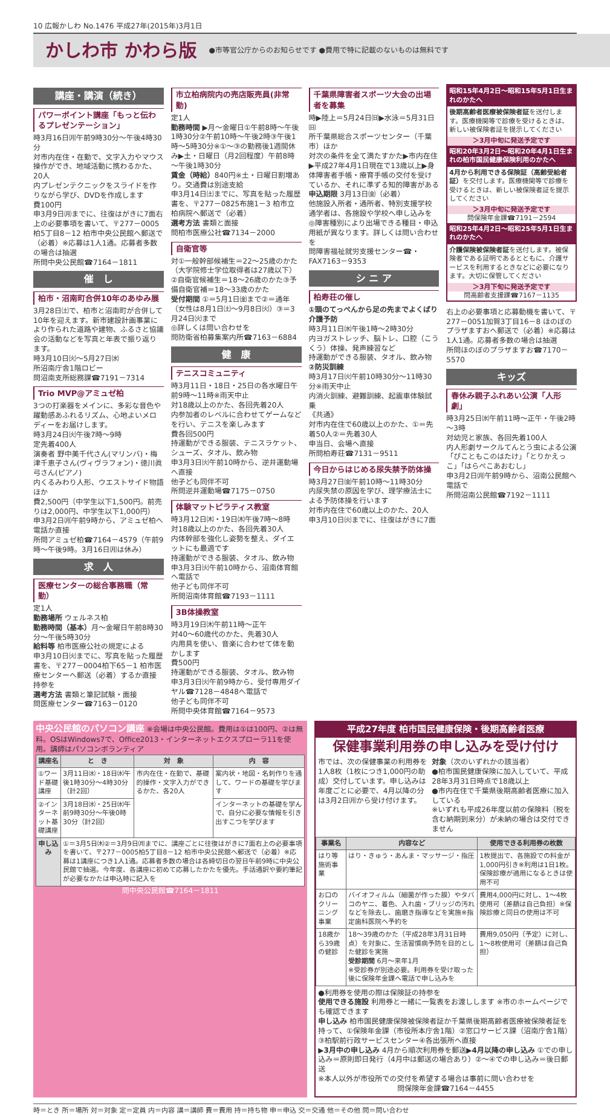10 広報かしわ No.1476 平成27年(2015年)3月1日
かしわ市 かわら版 ●市等官公庁からのお知らせです ●費用で特に記載のないものは無料です
講座・講演（続き）
パワーポイント講座「もっと伝わるプレゼンテーション」
時3月16日㈪午前9時30分～午後4時30分
対市内在住・在勤で、文字入力やマウス操作ができ、地域活動に携わるかた、20人
内プレゼンテクニックをスライドを作りながら学び、DVDを作成します
費100円
申3月9日㈪までに、往復はがきに7面右上の必要事項を書いて、〒277－0005柏5丁目8－12 柏市中央公民館へ郵送で（必着）※応募は1人1通。応募者多数の場合は抽選
所問中央公民館☎7164－1811
催　し
柏市・沼南町合併10年のあゆみ展
3月28日㈯で、柏市と沼南町が合併して10年を迎えます。新市建設計画事業により作られた道路や建物、ふるさと協議会の活動などを写真と年表で振り返ります。
時3月10日㈫～5月27日㈬
所沼南庁舎1階ロビー
問沼南支所総務課☎7191－7314
Trio MVP@アミュゼ柏
3つの打楽器をメインに、多彩な音色や躍動感あふれるリズム、心地よいメロディーをお届けします。
時3月24日㈫午後7時～9時
定先着400人
演奏者 野中美千代さん(マリンバ)・梅津千恵子さん(ヴィヴラフォン)・徳川眞弓さん(ピアノ)
内くるみわり人形、ウエストサイド物語ほか
費2,500円（中学生以下1,500円。前売りは2,000円、中学生以下1,000円）
申3月2日㈪午前9時から、アミュゼ柏へ電話か直接
所問アミュゼ柏☎7164－4579（午前9時～午後9時。3月16日㈪は休み）
求　人
医療センターの総合事務職（常勤）
定1人
勤務場所 ウェルネス柏
勤務時間（基本）月～金曜日午前8時30分～午後5時30分
給料等 柏市医療公社の規定による
申3月10日㈫までに、写真を貼った履歴書を、〒277－0004柏下65－1 柏市医療センターへ郵送（必着）するか直接持参を
選考方法 書類と筆記試験・面接
問医療センター☎7163－0120
市立柏病院内の売店販売員(非常勤)
定1人
勤務時間 ▶月～金曜日①午前8時～午後1時30分②午前10時～午後2時③午後1時～5時30分※①～③の勤務後1週間休み▶土・日曜日（月2回程度）午前8時～午後1時30分
賃金（時給）840円※土・日曜日割増あり。交通費は別途支給
申3月14日㈯までに、写真を貼った履歴書を、〒277－0825布施1－3 柏市立柏病院へ郵送で（必着）
選考方法 書類と面接
問柏市医療公社☎7134－2000
自衛官等
対①一般幹部候補生＝22～25歳のかた（大学院修士学位取得者は27歳以下）②自衛官候補生＝18～26歳のかた③予備自衛官補＝18～33歳のかた
受付期間 ①＝5月1日㈮まで②＝通年（女性は8月1日㈯～9月8日㈫）③＝3月24日㈫まで
◎詳しくは問い合わせを
問防衛省柏募集案内所☎7163－6884
健　康
テニスコミュニティ
時3月11日・18日・25日の各水曜日午前9時～11時※雨天中止
対18歳以上のかた、各回先着20人
内参加者のレベルに合わせてゲームなどを行い、テニスを楽しみます
費各回500円
持運動ができる服装、テニスラケット、シューズ、タオル、飲み物
申3月3日㈫午前10時から、逆井運動場へ直接
他子ども同伴不可
所問逆井運動場☎7175－0750
体験マットピラティス教室
時3月12日㈭・19日㈭午後7時～8時
対18歳以上のかた、各回先着30人
内体幹部を強化し姿勢を整え、ダイエットにも最適です
持運動ができる服装、タオル、飲み物
申3月3日㈫午前10時から、沼南体育館へ電話で
他子ども同伴不可
所問沼南体育館☎7193－1111
3B体操教室
時3月19日㈭午前11時～正午
対40～60歳代のかた、先着30人
内用具を使い、音楽に合わせて体を動かします
費500円
持運動ができる服装、タオル、飲み物
申3月3日㈫午前9時から、受付専用ダイヤル☎7128－4848へ電話で
他子ども同伴不可
所問中央体育館☎7164－9573
千葉県障害者スポーツ大会の出場者を募集
時▶陸上＝5月24日㈰▶水泳＝5月31日㈰
所千葉県総合スポーツセンター（千葉市）ほか
対次の条件を全て満たすかた▶市内在住▶平成27年4月1日現在で13歳以上▶身体障害者手帳・療育手帳の交付を受けているか、それに準ずる知的障害がある
申込期限 3月13日㈮（必着）
他施設入所者・通所者、特別支援学校通学者は、各施設や学校へ申し込みを
◎障害種別により出場できる種目・申込用紙が異なります。詳しくは問い合わせを
問障害福祉就労支援センター☎・FAX7163－9353
シ ニ ア
柏寿荘の催し
①頭のてっぺんから足の先までよくばり介護予防
時3月11日㈬午後1時～2時30分
内ヨガストレッチ、脳トレ、口腔（こうくう）体操、発声練習など
持運動ができる服装、タオル、飲み物
②防災訓練
時3月17日㈫午前10時30分～11時30分※雨天中止
内消火訓練、避難訓練、起震車体験試乗
《共通》
対市内在住で60歳以上のかた、①＝先着50人②＝先着30人
申当日、会場へ直接
所問柏寿荘☎7131－9511
今日からはじめる尿失禁予防体操
時3月27日㈮午前10時～11時30分
内尿失禁の原因を学び、理学療法士による予防体操を行います
対市内在住で60歳以上のかた、20人
申3月10日㈫までに、往復はがきに7面
昭和15年4月2日～昭和15年5月1日生まれのかたへ
後期高齢者医療被保険者証を送付します。医療機関等で診療を受けるときは、新しい被保険者証を提示してください
＞3月中旬に発送予定です
昭和20年3月2日～昭和20年4月1日生まれの柏市国民健康保険利用のかたへ
4月から利用できる保険証（高齢受給者証）を交付します。医療機関等で診療を受けるときは、新しい被保険者証を提示してください
＞3月中旬に発送予定です
問保険年金課☎7191－2594
昭和25年4月2日～昭和25年5月1日生まれのかたへ
介護保険被保険者証を送付します。被保険者である証明であるとともに、介護サービスを利用するときなどに必要になります。大切に保管してください
＞3月下旬に発送予定です
問高齢者支援課☎7167－1135
右上の必要事項と応募動機を書いて、〒277－0051加賀3丁目16－8 ほのぼのプラザますおへ郵送で（必着）※応募は1人1通。応募者多数の場合は抽選
所問ほのぼのプラザますお☎7170－5570
キッズ
春休み親子ふれあい公演「人形劇」
時3月25日㈬午前11時～正午・午後2時～3時
対幼児と家族、各回先着100人
内人形劇サークルてんとう虫による公演「ぴこともこのはたけ」「とりかえっこ」「はらぺこあおむし」
申3月2日㈪午前9時から、沼南公民館へ電話で
所問沼南公民館☎7192－1111
中央公民館のパソコン講座 ※会場は中央公民館。費用は①は100円、②は無料。OSはWindows7で、Office2013・インターネットエクスプローラ11を使用。講師はパソコンボランティア
| 講座名 | と き | 対 象 | 内 容 |
| --- | --- | --- | --- |
| ①ワード基礎講座 | 3月11日㈬・18日㈬午後1時30分～4時30分（計2回） | 市内在住・在勤で、基礎的操作・文字入力ができるかた、各20人 | 案内状・地図・名刺作りを通して、ワードの基礎を学びます |
| ②インターネット基礎講座 | 3月18日㈬・25日㈬午前9時30分～午後0時30分（計2回） | | インターネットの基礎を学んで、自分に必要な情報を引き出すこつを学びます |
| 申し込み | ①＝3月5日㈭②＝3月9日㈪までに、講座ごとに往復はがきに7面右上の必要事項を書いて、〒277－0005柏5丁目8－12 柏市中央公民館へ郵送で（必着）※応募は1講座につき1人1通。応募者多数の場合は各締切日の翌日午前9時に中央公民館で抽選。今年度、各講座に初めて応募したかたを優先。手話通訳や要約筆記が必要なかたは申込時に記入を | | |
問中央公民館☎7164－1811
平成27年度 柏市国民健康保険・後期高齢者医療
保健事業利用券の申し込みを受け付け
市では、次の保健事業の利用券を1人8枚（1枚につき1,000円の助成）交付しています。申し込みは年度ごとに必要で、4月以降の分は3月2日㈪から受け付けます。
対象（次のいずれかの該当者）
●柏市国民健康保険に加入していて、平成28年3月31日時点で18歳以上
●市内在住で千葉県後期高齢者医療に加入している
※いずれも平成26年度以前の保険料（税を含む納期到来分）が未納の場合は交付できません
| 事業名 | 内容など | 使用できる利用券の枚数 |
| --- | --- | --- |
| はり等施術事業 | はり・きゅう・あんま・マッサージ・指圧 | 1枚提出で、各施設での料金が1,000円引き※利用は1日1枚。保険診療が適用になるときは使用不可 |
| お口のクリーニング事業 | バイオフィルム（細菌が作った膜）やタバコのヤニ、着色、入れ歯・ブリッジの汚れなどを除去し、歯磨き指導などを実施※指定歯科医院へ予約を | 費用4,000円に対し、1～4枚使用可（差額は自己負担）※保険診療と同日の使用は不可 |
| 18歳から39歳の健診 | 18～39歳のかた（平成28年3月31日時点）を対象に、生活習慣病予防を目的とした健診を実施 受診期間 6月～来年1月 ※受診券が別途必要。利用券を受け取った後に保険年金課へ電話で申し込みを | 費用9,050円（予定）に対し、1～8枚使用可（差額は自己負担） |
●利用券を使用の際は保険証の持参を
使用できる施設 利用券と一緒に一覧表をお渡しします ※市のホームページでも確認できます
申し込み 柏市国民健康保険被保険者証か千葉県後期高齢者医療被保険者証を持って、①保険年金課（市役所本庁舎1階）②窓口サービス課（沼南庁舎1階）③柏駅前行政サービスセンター④各出張所へ直接
▶3月中の申し込み 4月から順次利用券を郵送▶4月以降の申し込み ①での申し込み＝原則即日発行（4月中は郵送の場合あり）②～④での申し込み＝後日郵送
※本人以外が市役所での交付を希望する場合は事前に問い合わせを
問保険年金課☎7164－4455
時＝とき 所＝場所 対＝対象 定＝定員 内＝内容 講＝講師 費＝費用 持＝持ち物 申＝申込 交＝交通 他＝その他 問＝問い合わせ